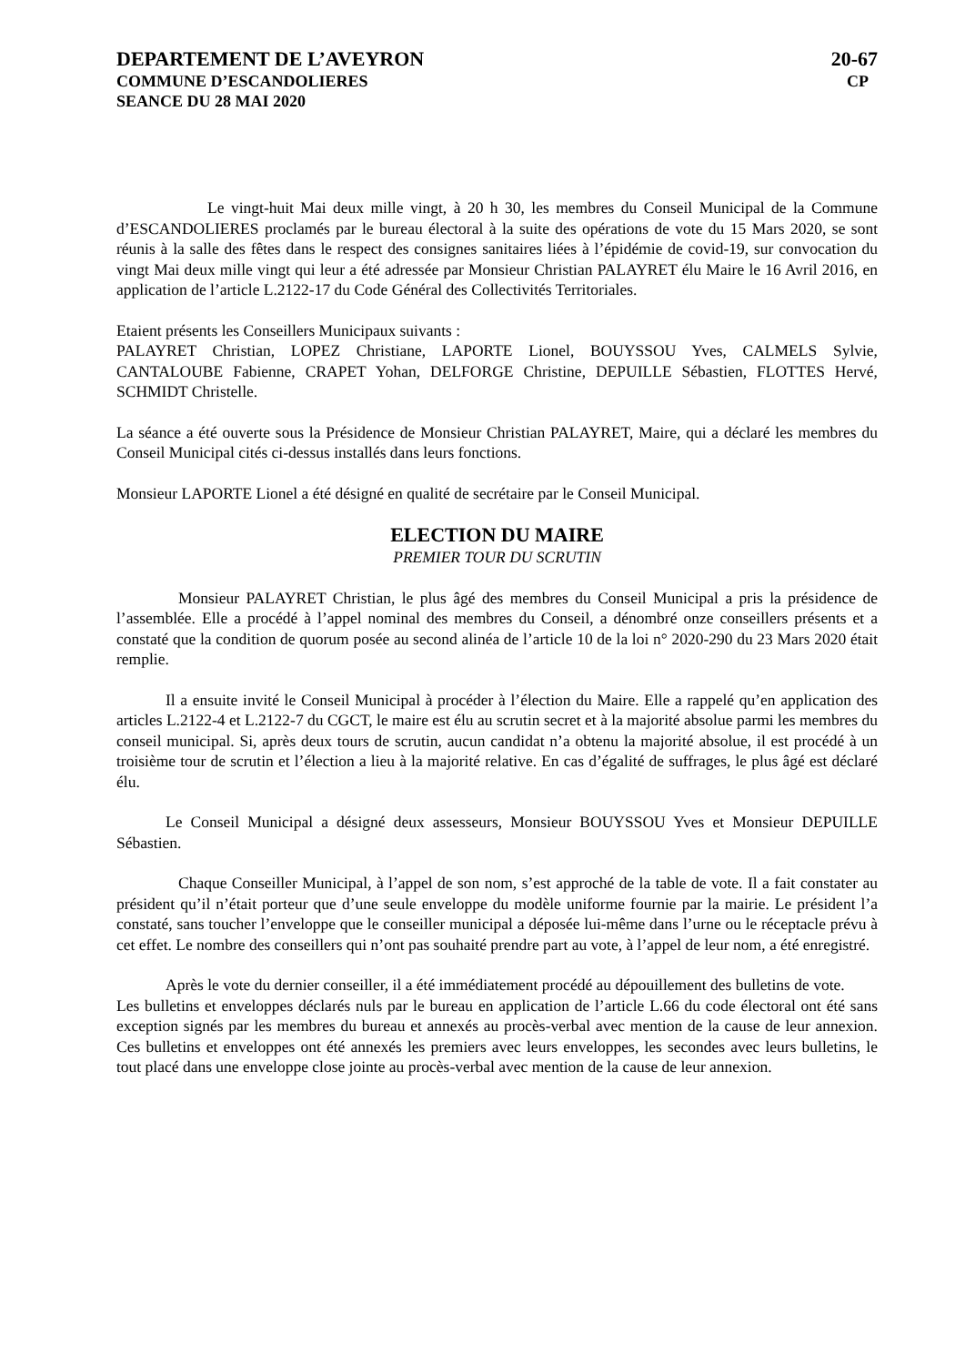DEPARTEMENT DE L’AVEYRON 20-67
COMMUNE D’ESCANDOLIERES CP
SEANCE DU 28 MAI 2020
Le vingt-huit Mai deux mille vingt, à 20 h 30, les membres du Conseil Municipal de la Commune d’ESCANDOLIERES proclamés par le bureau électoral à la suite des opérations de vote du 15 Mars 2020, se sont réunis à la salle des fêtes dans le respect des consignes sanitaires liées à l’épidémie de covid-19, sur convocation du vingt Mai deux mille vingt qui leur a été adressée par Monsieur Christian PALAYRET élu Maire le 16 Avril 2016, en application de l’article L.2122-17 du Code Général des Collectivités Territoriales.
Etaient présents les Conseillers Municipaux suivants :
PALAYRET Christian, LOPEZ Christiane, LAPORTE Lionel, BOUYSSOU Yves, CALMELS Sylvie, CANTALOUBE Fabienne, CRAPET Yohan, DELFORGE Christine, DEPUILLE Sébastien, FLOTTES Hervé, SCHMIDT Christelle.
La séance a été ouverte sous la Présidence de Monsieur Christian PALAYRET, Maire, qui a déclaré les membres du Conseil Municipal cités ci-dessus installés dans leurs fonctions.
Monsieur LAPORTE Lionel a été désigné en qualité de secrétaire par le Conseil Municipal.
ELECTION DU MAIRE
PREMIER TOUR DU SCRUTIN
Monsieur PALAYRET Christian, le plus âgé des membres du Conseil Municipal a pris la présidence de l’assemblée. Elle a procédé à l’appel nominal des membres du Conseil, a dénombré onze conseillers présents et a constaté que la condition de quorum posée au second alinéa de l’article 10 de la loi n° 2020-290 du 23 Mars 2020 était remplie.
Il a ensuite invité le Conseil Municipal à procéder à l’élection du Maire. Elle a rappelé qu’en application des articles L.2122-4 et L.2122-7 du CGCT, le maire est élu au scrutin secret et à la majorité absolue parmi les membres du conseil municipal. Si, après deux tours de scrutin, aucun candidat n’a obtenu la majorité absolue, il est procédé à un troisième tour de scrutin et l’élection a lieu à la majorité relative. En cas d’égalité de suffrages, le plus âgé est déclaré élu.
Le Conseil Municipal a désigné deux assesseurs, Monsieur BOUYSSOU Yves et Monsieur DEPUILLE Sébastien.
Chaque Conseiller Municipal, à l’appel de son nom, s’est approché de la table de vote. Il a fait constater au président qu’il n’était porteur que d’une seule enveloppe du modèle uniforme fournie par la mairie. Le président l’a constaté, sans toucher l’enveloppe que le conseiller municipal a déposée lui-même dans l’urne ou le réceptacle prévu à cet effet. Le nombre des conseillers qui n’ont pas souhaité prendre part au vote, à l’appel de leur nom, a été enregistré.
Après le vote du dernier conseiller, il a été immédiatement procédé au dépouillement des bulletins de vote.
Les bulletins et enveloppes déclarés nuls par le bureau en application de l’article L.66 du code électoral ont été sans exception signés par les membres du bureau et annexés au procès-verbal avec mention de la cause de leur annexion. Ces bulletins et enveloppes ont été annexés les premiers avec leurs enveloppes, les secondes avec leurs bulletins, le tout placé dans une enveloppe close jointe au procès-verbal avec mention de la cause de leur annexion.